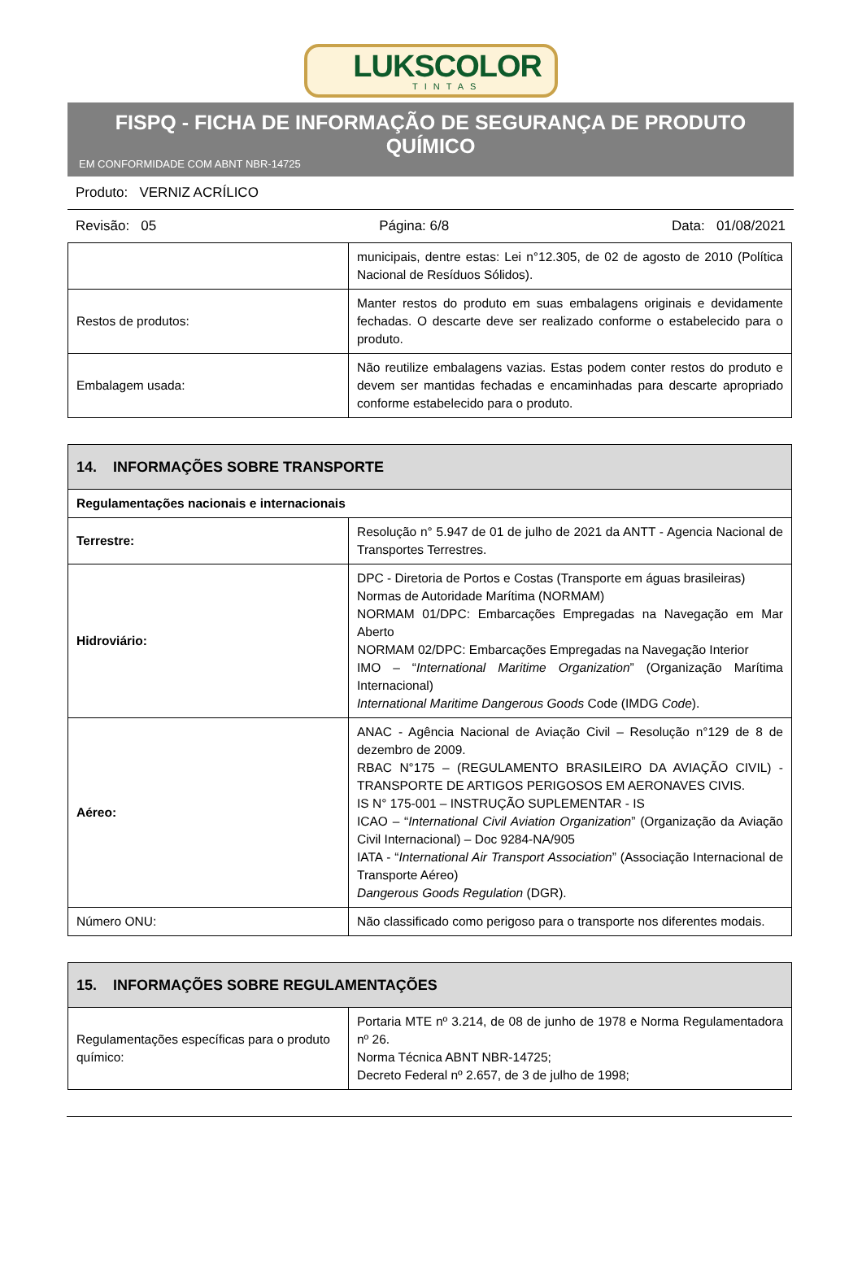LUKSCOLOR
TINTAS
FISPQ - FICHA DE INFORMAÇÃO DE SEGURANÇA DE PRODUTO QUÍMICO
EM CONFORMIDADE COM ABNT NBR-14725
Produto: VERNIZ ACRÍLICO
Revisão: 05 Página: 6/8 Data: 01/08/2021
| | municipais, dentre estas: Lei n°12.305, de 02 de agosto de 2010 (Política Nacional de Resíduos Sólidos). |
| Restos de produtos: | Manter restos do produto em suas embalagens originais e devidamente fechadas. O descarte deve ser realizado conforme o estabelecido para o produto. |
| Embalagem usada: | Não reutilize embalagens vazias. Estas podem conter restos do produto e devem ser mantidas fechadas e encaminhadas para descarte apropriado conforme estabelecido para o produto. |
| 14. INFORMAÇÕES SOBRE TRANSPORTE | |
| --- | --- |
| Regulamentações nacionais e internacionais | |
| Terrestre: | Resolução n° 5.947 de 01 de julho de 2021 da ANTT - Agencia Nacional de Transportes Terrestres. |
| Hidroviário: | DPC - Diretoria de Portos e Costas (Transporte em águas brasileiras) Normas de Autoridade Marítima (NORMAM) NORMAM 01/DPC: Embarcações Empregadas na Navegação em Mar Aberto NORMAM 02/DPC: Embarcações Empregadas na Navegação Interior IMO – “ International Maritime Organization ” (Organização Marítima Internacional) International Maritime Dangerous Goods Code (IMDG Code ). |
| Aéreo: | ANAC - Agência Nacional de Aviação Civil – Resolução n°129 de 8 de dezembro de 2009. RBAC N°175 – (REGULAMENTO BRASILEIRO DA AVIAÇÃO CIVIL) - TRANSPORTE DE ARTIGOS PERIGOSOS EM AERONAVES CIVIS. IS N° 175-001 – INSTRUÇÃO SUPLEMENTAR - IS ICAO – “ International Civil Aviation Organization ” (Organização da Aviação Civil Internacional) – Doc 9284-NA/905 IATA - “ International Air Transport Association ” (Associação Internacional de Transporte Aéreo) Dangerous Goods Regulation (DGR). |
| Número ONU: | Não classificado como perigoso para o transporte nos diferentes modais. |
| 15. INFORMAÇÕES SOBRE REGULAMENTAÇÕES | |
| --- | --- |
| Regulamentações específicas para o produto químico: | Portaria MTE nº 3.214, de 08 de junho de 1978 e Norma Regulamentadora nº 26. Norma Técnica ABNT NBR-14725; Decreto Federal nº 2.657, de 3 de julho de 1998; |